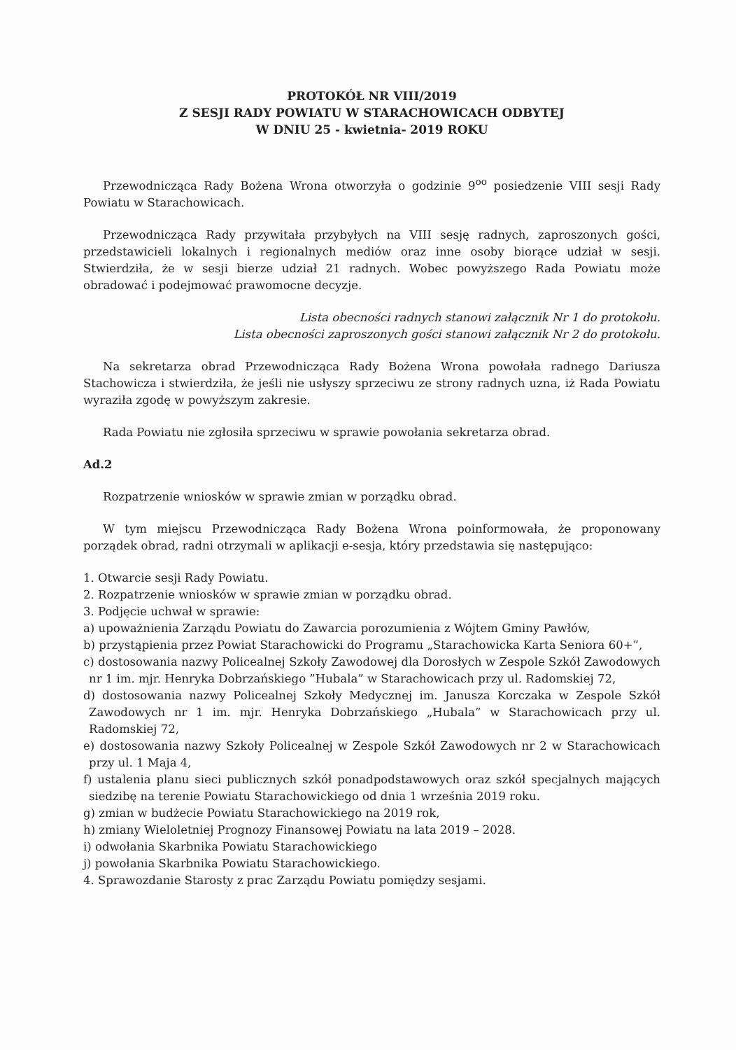PROTOKÓŁ NR VIII/2019
Z SESJI RADY POWIATU W STARACHOWICACH ODBYTEJ
W DNIU 25 - kwietnia- 2019 ROKU
Przewodnicząca Rady Bożena Wrona otworzyła o godzinie 9<sup>oo</sup> posiedzenie VIII sesji Rady Powiatu w Starachowicach.
Przewodnicząca Rady przywitała przybyłych na VIII sesję radnych, zaproszonych gości, przedstawicieli lokalnych i regionalnych mediów oraz inne osoby biorące udział w sesji. Stwierdziła, że w sesji bierze udział 21 radnych. Wobec powyższego Rada Powiatu może obradować i podejmować prawomocne decyzje.
Lista obecności radnych stanowi załącznik Nr 1 do protokołu.
Lista obecności zaproszonych gości stanowi załącznik Nr 2 do protokołu.
Na sekretarza obrad Przewodnicząca Rady Bożena Wrona powołała radnego Dariusza Stachowicza i stwierdziła, że jeśli nie usłyszy sprzeciwu ze strony radnych uzna, iż Rada Powiatu wyraziła zgodę w powyższym zakresie.
Rada Powiatu nie zgłosiła sprzeciwu w sprawie powołania sekretarza obrad.
Ad.2
Rozpatrzenie wniosków w sprawie zmian w porządku obrad.
W tym miejscu Przewodnicząca Rady Bożena Wrona poinformowała, że proponowany porządek obrad, radni otrzymali w aplikacji e-sesja, który przedstawia się następująco:
1. Otwarcie sesji Rady Powiatu.
2. Rozpatrzenie wniosków w sprawie zmian w porządku obrad.
3. Podjęcie uchwał w sprawie:
a) upoważnienia Zarządu Powiatu do Zawarcia porozumienia z Wójtem Gminy Pawłów,
b) przystąpienia przez Powiat Starachowicki do Programu „Starachowicka Karta Seniora 60+”,
c) dostosowania nazwy Policealnej Szkoły Zawodowej dla Dorosłych w Zespole Szkół Zawodowych nr 1 im. mjr. Henryka Dobrzańskiego ”Hubala” w Starachowicach przy ul. Radomskiej 72,
d) dostosowania nazwy Policealnej Szkoły Medycznej im. Janusza Korczaka w Zespole Szkół Zawodowych nr 1 im. mjr. Henryka Dobrzańskiego „Hubala” w Starachowicach przy ul. Radomskiej 72,
e) dostosowania nazwy Szkoły Policealnej w Zespole Szkół Zawodowych nr 2 w Starachowicach przy ul. 1 Maja 4,
f) ustalenia planu sieci publicznych szkół ponadpodstawowych oraz szkół specjalnych mających siedzibę na terenie Powiatu Starachowickiego od dnia 1 września 2019 roku.
g) zmian w budżecie Powiatu Starachowickiego na 2019 rok,
h) zmiany Wieloletniej Prognozy Finansowej Powiatu na lata 2019 – 2028.
i) odwołania Skarbnika Powiatu Starachowickiego
j) powołania Skarbnika Powiatu Starachowickiego.
4. Sprawozdanie Starosty z prac Zarządu Powiatu pomiędzy sesjami.